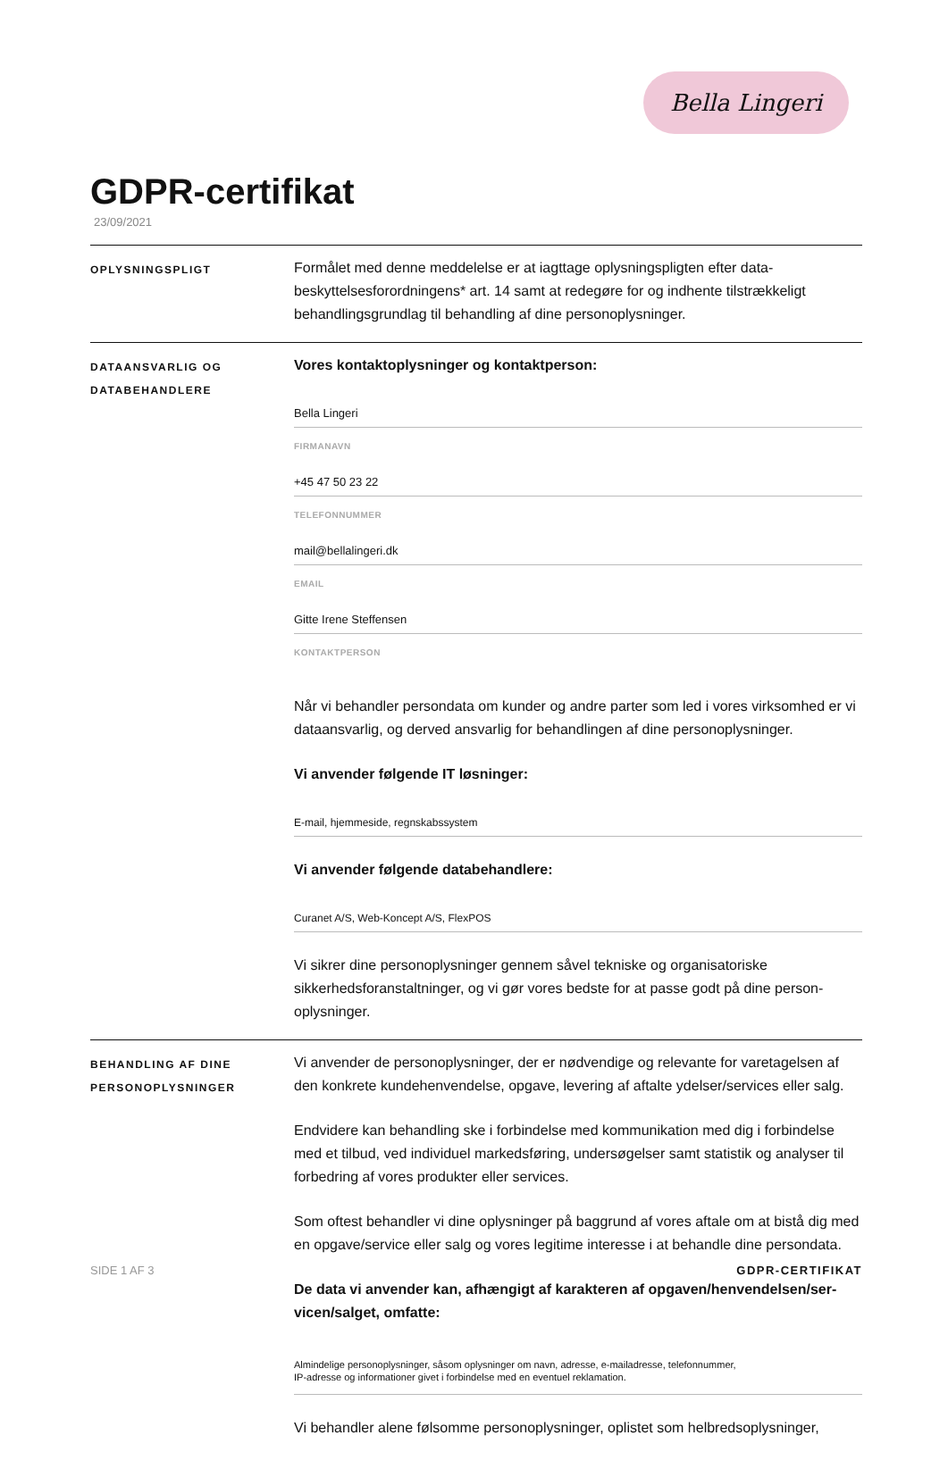Bella Lingeri
GDPR-certifikat
23/09/2021
OPLYSNINGSPLIGT
Formålet med denne meddelelse er at iagttage oplysningspligten efter data­beskyttelsesforordningens* art. 14 samt at redegøre for og indhente tilstrækkeligt behandlingsgrundlag til behandling af dine personoplysninger.
DATAANSVARLIG OG
DATABEHANDLERE
Vores kontaktoplysninger og kontaktperson:
Bella Lingeri
FIRMANAVN
+45 47 50 23 22
TELEFONNUMMER
mail@bellalingeri.dk
EMAIL
Gitte Irene Steffensen
KONTAKTPERSON
Når vi behandler persondata om kunder og andre parter som led i vores virksomhed er vi dataansvarlig, og derved ansvarlig for behandlingen af dine personoplysninger.
Vi anvender følgende IT løsninger:
E-mail, hjemmeside, regnskabssystem
Vi anvender følgende databehandlere:
Curanet A/S, Web-Koncept A/S, FlexPOS
Vi sikrer dine personoplysninger gennem såvel tekniske og organisatoriske sikkerhedsforanstaltninger, og vi gør vores bedste for at passe godt på dine person­oplysninger.
BEHANDLING AF DINE
PERSONOPLYSNINGER
Vi anvender de personoplysninger, der er nødvendige og relevante for varetagelsen af den konkrete kundehenvendelse, opgave, levering af aftalte ydelser/services eller salg.
Endvidere kan behandling ske i forbindelse med kommunikation med dig i forbindelse med et tilbud, ved individuel markedsføring, undersøgelser samt statistik og analyser til forbedring af vores produkter eller services.
Som oftest behandler vi dine oplysninger på baggrund af vores aftale om at bistå dig med en opgave/service eller salg og vores legitime interesse i at behandle dine persondata.
De data vi anvender kan, afhængigt af karakteren af opgaven/henvendelsen/ser­vicen/salget, omfatte:
Almindelige personoplysninger, såsom oplysninger om navn, adresse, e-mailadresse, telefonnummer,
IP-adresse og informationer givet i forbindelse med en eventuel reklamation.
Vi behandler alene følsomme personoplysninger, oplistet som helbredsoplysninger,
SIDE 1 AF 3 GDPR-CERTIFIKAT